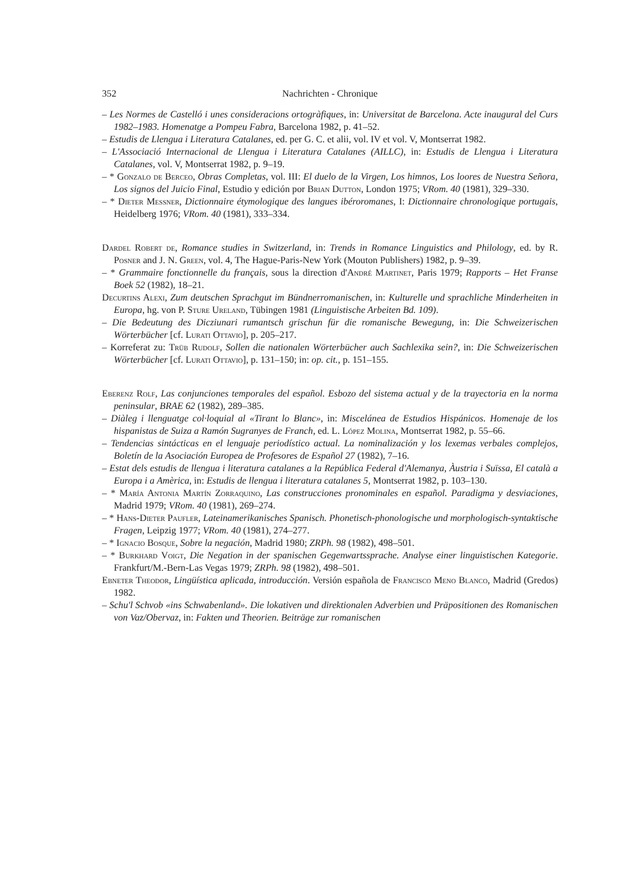352 Nachrichten - Chronique
– Les Normes de Castelló i unes consideracions ortogràfiques, in: Universitat de Barcelona. Acte inaugural del Curs 1982–1983. Homenatge a Pompeu Fabra, Barcelona 1982, p. 41–52.
– Estudis de Llengua i Literatura Catalanes, ed. per G. C. et alii, vol. IV et vol. V, Montserrat 1982.
– L'Associació Internacional de Llengua i Literatura Catalanes (AILLC), in: Estudis de Llengua i Literatura Catalanes, vol. V, Montserrat 1982, p. 9–19.
– * Gonzalo de Berceo, Obras Completas, vol. III: El duelo de la Virgen, Los himnos, Los loores de Nuestra Señora, Los signos del Juicio Final, Estudio y edición por Brian Dutton, London 1975; VRom. 40 (1981), 329–330.
– * Dieter Messner, Dictionnaire étymologique des langues ibéroromanes, I: Dictionnaire chronologique portugais, Heidelberg 1976; VRom. 40 (1981), 333–334.
Dardel Robert de, Romance studies in Switzerland, in: Trends in Romance Linguistics and Philology, ed. by R. Posner and J. N. Green, vol. 4, The Hague-Paris-New York (Mouton Publishers) 1982, p. 9–39.
– * Grammaire fonctionnelle du français, sous la direction d'André Martinet, Paris 1979; Rapports – Het Franse Boek 52 (1982), 18–21.
Decurtins Alexi, Zum deutschen Sprachgut im Bündnerromanischen, in: Kulturelle und sprachliche Minderheiten in Europa, hg. von P. Sture Ureland, Tübingen 1981 (Linguistische Arbeiten Bd. 109).
– Die Bedeutung des Dicziunari rumantsch grischun für die romanische Bewegung, in: Die Schweizerischen Wörterbücher [cf. Lurati Ottavio], p. 205–217.
– Korreferat zu: Trüb Rudolf, Sollen die nationalen Wörterbücher auch Sachlexika sein?, in: Die Schweizerischen Wörterbücher [cf. Lurati Ottavio], p. 131–150; in: op. cit., p. 151–155.
Eberenz Rolf, Las conjunciones temporales del español. Esbozo del sistema actual y de la trayectoria en la norma peninsular, BRAE 62 (1982), 289–385.
– Diàleg i llenguatge col·loquial al «Tirant lo Blanc», in: Miscelánea de Estudios Hispánicos. Homenaje de los hispanistas de Suiza a Ramón Sugranyes de Franch, ed. L. López Molina, Montserrat 1982, p. 55–66.
– Tendencias sintácticas en el lenguaje periodístico actual. La nominalización y los lexemas verbales complejos, Boletín de la Asociación Europea de Profesores de Español 27 (1982), 7–16.
– Estat dels estudis de llengua i literatura catalanes a la República Federal d'Alemanya, Àustria i Suïssa, El català a Europa i a Amèrica, in: Estudis de llengua i literatura catalanes 5, Montserrat 1982, p. 103–130.
– * María Antonia Martín Zorraquino, Las construcciones pronominales en español. Paradigma y desviaciones, Madrid 1979; VRom. 40 (1981), 269–274.
– * Hans-Dieter Paufler, Lateinamerikanisches Spanisch. Phonetisch-phonologische und morphologisch-syntaktische Fragen, Leipzig 1977; VRom. 40 (1981), 274–277.
– * Ignacio Bosque, Sobre la negación, Madrid 1980; ZRPh. 98 (1982), 498–501.
– * Burkhard Voigt, Die Negation in der spanischen Gegenwartssprache. Analyse einer linguistischen Kategorie. Frankfurt/M.-Bern-Las Vegas 1979; ZRPh. 98 (1982), 498–501.
Ebneter Theodor, Lingüística aplicada, introducción. Versión española de Francisco Meno Blanco, Madrid (Gredos) 1982.
– Schu'l Schvob «ins Schwabenland». Die lokativen und direktionalen Adverbien und Präpositionen des Romanischen von Vaz/Obervaz, in: Fakten und Theorien. Beiträge zur romanischen